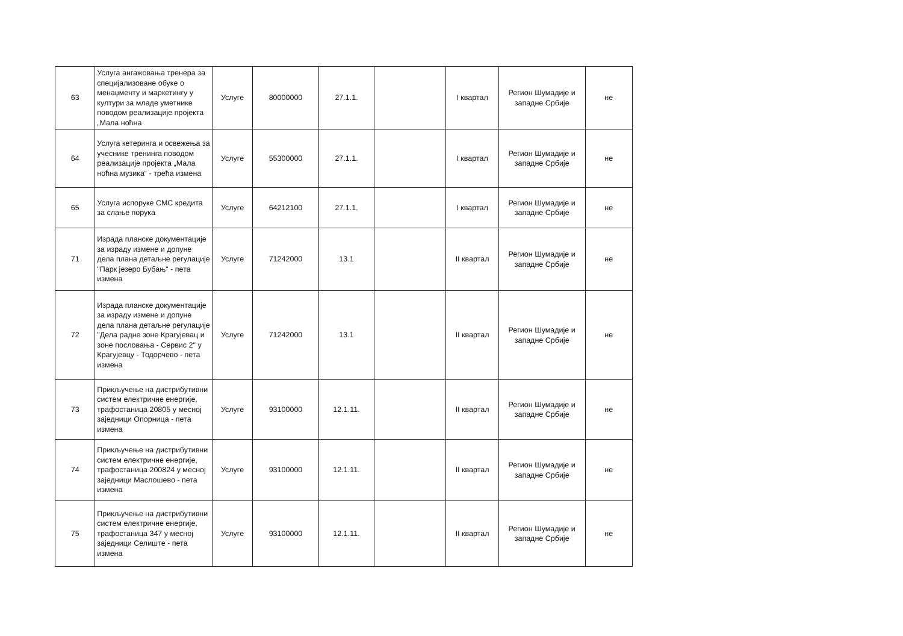| 63 | Услуга ангажовања тренера за специјализоване обуке о менаџменту и маркетингу у култури за младе уметнике поводом реализације пројекта „Мала ноћна | Услуге | 80000000 | 27.1.1. | | I квартал | Регион Шумадије и западне Србије | не |
| 64 | Услуга кетеринга и освежења за учеснике тренинга поводом реализације пројекта „Мала ноћна музика“ - трећа измена | Услуге | 55300000 | 27.1.1. | | I квартал | Регион Шумадије и западне Србије | не |
| 65 | Услуга испоруке СМС кредита за слање порука | Услуге | 64212100 | 27.1.1. | | I квартал | Регион Шумадије и западне Србије | не |
| 71 | Израда планске документације за израду измене и допуне дела плана детаљне регулације "Парк језеро Бубањ" - пета измена | Услуге | 71242000 | 13.1 | | II квартал | Регион Шумадије и западне Србије | не |
| 72 | Израда планске документације за израду измене и допуне дела плана детаљне регулације "Дела радне зоне Крагујевац и зоне пословања - Сервис 2" у Крагујевцу - Тодорчево - пета измена | Услуге | 71242000 | 13.1 | | II квартал | Регион Шумадије и западне Србије | не |
| 73 | Прикључење на дистрибутивни систем електричне енергије, трафостаница 20805 у месној заједници Опорница - пета измена | Услуге | 93100000 | 12.1.11. | | II квартал | Регион Шумадије и западне Србије | не |
| 74 | Прикључење на дистрибутивни систем електричне енергије, трафостаница 200824 у месној заједници Маслошево - пета измена | Услуге | 93100000 | 12.1.11. | | II квартал | Регион Шумадије и западне Србије | не |
| 75 | Прикључење на дистрибутивни систем електричне енергије, трафостаница 347 у месној заједници Селиште - пета измена | Услуге | 93100000 | 12.1.11. | | II квартал | Регион Шумадије и западне Србије | не |